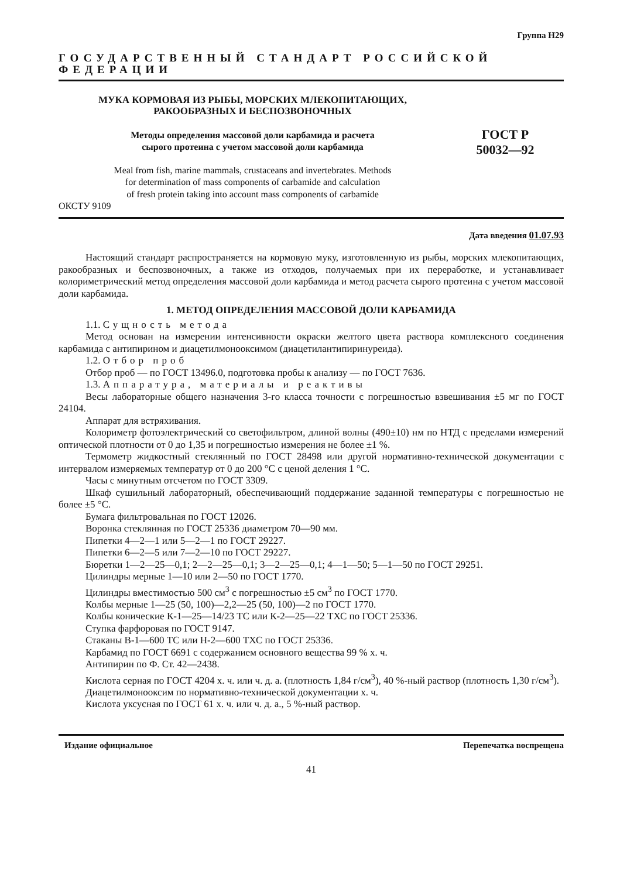Группа Н29
ГОСУДАРСТВЕННЫЙ СТАНДАРТ РОССИЙСКОЙ ФЕДЕРАЦИИ
МУКА КОРМОВАЯ ИЗ РЫБЫ, МОРСКИХ МЛЕКОПИТАЮЩИХ,
РАКООБРАЗНЫХ И БЕСПОЗВОНОЧНЫХ
Методы определения массовой доли карбамида и расчета
сырого протеина с учетом массовой доли карбамида
Meal from fish, marine mammals, crustaceans and invertebrates. Methods
for determination of mass components of carbamide and calculation
of fresh protein taking into account mass components of carbamide
ГОСТ Р
50032—92
ОКСТУ 9109
Дата введения 01.07.93
Настоящий стандарт распространяется на кормовую муку, изготовленную из рыбы, морских млекопитающих, ракообразных и беспозвоночных, а также из отходов, получаемых при их переработке, и устанавливает колориметрический метод определения массовой доли карбамида и метод расчета сырого протеина с учетом массовой доли карбамида.
1. МЕТОД ОПРЕДЕЛЕНИЯ МАССОВОЙ ДОЛИ КАРБАМИДА
1.1. Сущность метода
Метод основан на измерении интенсивности окраски желтого цвета раствора комплексного соединения карбамида с антипирином и диацетилмонооксимом (диацетилантипиринуреида).
1.2. Отбор проб
Отбор проб — по ГОСТ 13496.0, подготовка пробы к анализу — по ГОСТ 7636.
1.3. Аппаратура, материалы и реактивы
Весы лабораторные общего назначения 3-го класса точности с погрешностью взвешивания ±5 мг по ГОСТ 24104.
Аппарат для встряхивания.
Колориметр фотоэлектрический со светофильтром, длиной волны (490±10) нм по НТД с пределами измерений оптической плотности от 0 до 1,35 и погрешностью измерения не более ±1 %.
Термометр жидкостный стеклянный по ГОСТ 28498 или другой нормативно-технической документации с интервалом измеряемых температур от 0 до 200 °С с ценой деления 1 °С.
Часы с минутным отсчетом по ГОСТ 3309.
Шкаф сушильный лабораторный, обеспечивающий поддержание заданной температуры с погрешностью не более ±5 °С.
Бумага фильтровальная по ГОСТ 12026.
Воронка стеклянная по ГОСТ 25336 диаметром 70—90 мм.
Пипетки 4—2—1 или 5—2—1 по ГОСТ 29227.
Пипетки 6—2—5 или 7—2—10 по ГОСТ 29227.
Бюретки 1—2—25—0,1; 2—2—25—0,1; 3—2—25—0,1; 4—1—50; 5—1—50 по ГОСТ 29251.
Цилиндры мерные 1—10 или 2—50 по ГОСТ 1770.
Цилиндры вместимостью 500 см<sup>3</sup> с погрешностью ±5 см<sup>3</sup> по ГОСТ 1770.
Колбы мерные 1—25 (50, 100)—2,2—25 (50, 100)—2 по ГОСТ 1770.
Колбы конические К-1—25—14/23 ТС или К-2—25—22 ТХС по ГОСТ 25336.
Ступка фарфоровая по ГОСТ 9147.
Стаканы В-1—600 ТС или Н-2—600 ТХС по ГОСТ 25336.
Карбамид по ГОСТ 6691 с содержанием основного вещества 99 % х. ч.
Антипирин по Ф. Ст. 42—2438.
Кислота серная по ГОСТ 4204 х. ч. или ч. д. а. (плотность 1,84 г/см<sup>3</sup>), 40 %-ный раствор (плотность 1,30 г/см<sup>3</sup>).
Диацетилмонооксим по нормативно-технической документации х. ч.
Кислота уксусная по ГОСТ 61 х. ч. или ч. д. а., 5 %-ный раствор.
Издание официальное Перепечатка воспрещена
41